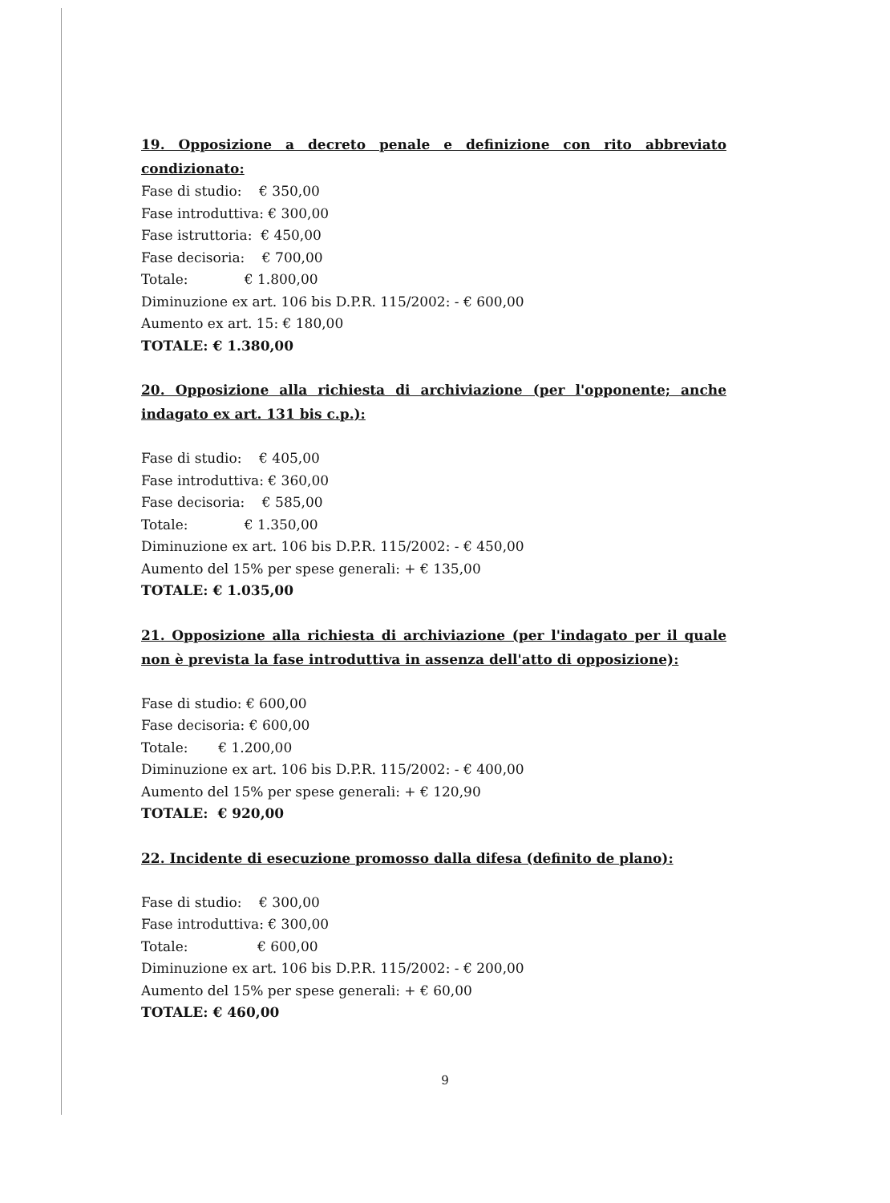19. Opposizione a decreto penale e definizione con rito abbreviato condizionato:
Fase di studio: € 350,00
Fase introduttiva: € 300,00
Fase istruttoria: € 450,00
Fase decisoria: € 700,00
Totale: € 1.800,00
Diminuzione ex art. 106 bis D.P.R. 115/2002: - € 600,00
Aumento ex art. 15: € 180,00
TOTALE: € 1.380,00
20. Opposizione alla richiesta di archiviazione (per l'opponente; anche indagato ex art. 131 bis c.p.):
Fase di studio: € 405,00
Fase introduttiva: € 360,00
Fase decisoria: € 585,00
Totale: € 1.350,00
Diminuzione ex art. 106 bis D.P.R. 115/2002: - € 450,00
Aumento del 15% per spese generali: + € 135,00
TOTALE: € 1.035,00
21. Opposizione alla richiesta di archiviazione (per l'indagato per il quale non è prevista la fase introduttiva in assenza dell'atto di opposizione):
Fase di studio: € 600,00
Fase decisoria: € 600,00
Totale: € 1.200,00
Diminuzione ex art. 106 bis D.P.R. 115/2002: - € 400,00
Aumento del 15% per spese generali: + € 120,90
TOTALE: € 920,00
22. Incidente di esecuzione promosso dalla difesa (definito de plano):
Fase di studio: € 300,00
Fase introduttiva: € 300,00
Totale: € 600,00
Diminuzione ex art. 106 bis D.P.R. 115/2002: - € 200,00
Aumento del 15% per spese generali: + € 60,00
TOTALE: € 460,00
9